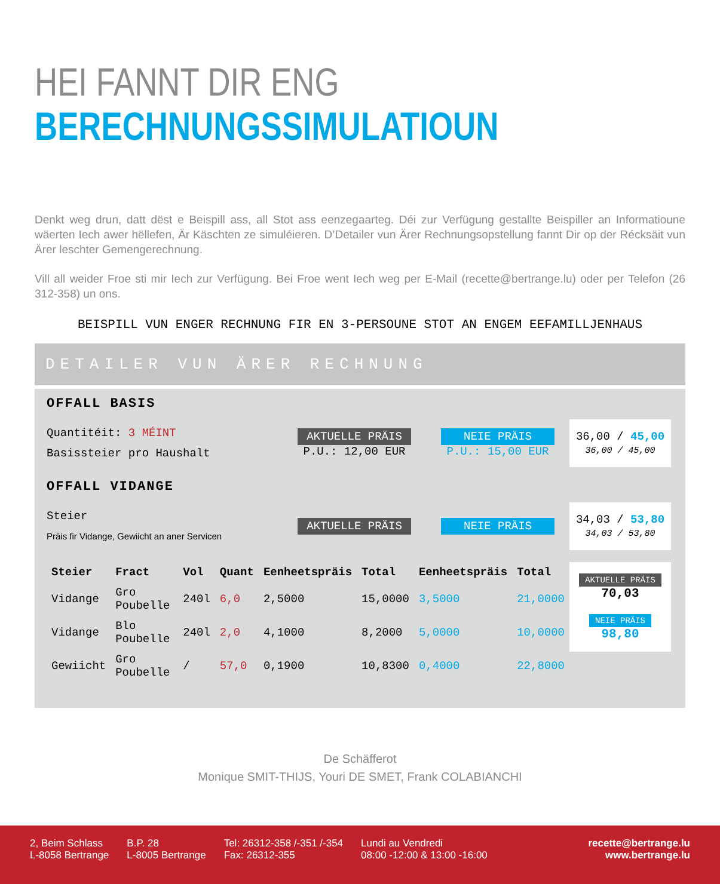HEI FANNT DIR ENG
BERECHNUNGSSIMULATIOUN
Denkt weg drun, datt dëst e Beispill ass, all Stot ass eenzegaarteg. Déi zur Verfügung gestallte Beispiller an Informatioune wäerten Iech awer hëllefen, Är Käschten ze simuléieren. D’Detailer vun Ärer Rechnungsopstellung fannt Dir op der Récksäit vun Ärer leschter Gemengerechnung.
Vill all weider Froe sti mir Iech zur Verfügung. Bei Froe went Iech weg per E-Mail (recette@bertrange.lu) oder per Telefon (26 312-358) un ons.
BEISPILL VUN ENGER RECHNUNG FIR EN 3-PERSOUNE STOT AN ENGEM EEFAMILLJENHAUS
DETAILER VUN ÄRER RECHNUNG
OFFALL BASIS
Quantitéit: 3 MÉINT
Basissteier pro Haushalt
AKTUELLE PRÄIS
P.U.: 12,00 EUR
NEIE PRÄIS
P.U.: 15,00 EUR
36,00 / 45,00
36,00 / 45,00
OFFALL VIDANGE
Steier
Präis fir Vidange, Gewiicht an aner Servicen
AKTUELLE PRÄIS NEIE PRÄIS
34,03 / 53,80
34,03 / 53,80
| Steier | Fract | Vol | Quant | Eenheetspräis | Total | Eenheetspräis | Total |
| --- | --- | --- | --- | --- | --- | --- | --- |
| Vidange | Gro Poubelle | 240l | 6,0 | 2,5000 | 15,0000 | 3,5000 | 21,0000 |
| Vidange | Blo Poubelle | 240l | 2,0 | 4,1000 | 8,2000 | 5,0000 | 10,0000 |
| Gewiicht | Gro Poubelle | / | 57,0 | 0,1900 | 10,8300 | 0,4000 | 22,8000 |
AKTUELLE PRÄIS
70,03
NEIE PRÄIS
98,80
De Schäfferot
Monique SMIT-THIJS, Youri DE SMET, Frank COLABIANCHI
2, Beim Schlass
L-8058 Bertrange
B.P. 28
L-8005 Bertrange
Tel: 26312-358 /-351 /-354
Fax: 26312-355
Lundi au Vendredi
08:00 -12:00 & 13:00 -16:00
recette@bertrange.lu
www.bertrange.lu